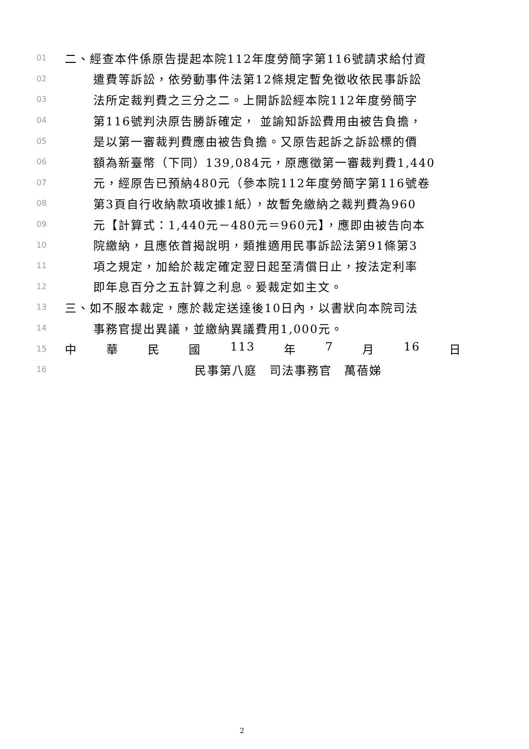01 二、經查本件係原告提起本院112年度勞簡字第116號請求給付資
02 遣費等訴訟，依勞動事件法第12條規定暫免徵收依民事訴訟
03 法所定裁判費之三分之二。上開訴訟經本院112年度勞簡字
04 第116號判決原告勝訴確定， 並諭知訴訟費用由被告負擔，
05 是以第一審裁判費應由被告負擔。又原告起訴之訴訟標的價
06 額為新臺幣（下同）139,084元，原應徵第一審裁判費1,440
07 元，經原告已預納480元（參本院112年度勞簡字第116號卷
08 第3頁自行收納款項收據1紙），故暫免繳納之裁判費為960
09 元【計算式：1,440元－480元＝960元】，應即由被告向本
10 院繳納，且應依首揭說明，類推適用民事訴訟法第91條第3
11 項之規定，加給於裁定確定翌日起至清償日止，按法定利率
12 即年息百分之五計算之利息。爰裁定如主文。
13 三、如不服本裁定，應於裁定送達後10日內，以書狀向本院司法
14 事務官提出異議，並繳納異議費用1,000元。
15 中 華 民 國 113 年 7 月 16 日
16 民事第八庭　司法事務官　萬蓓娣
2